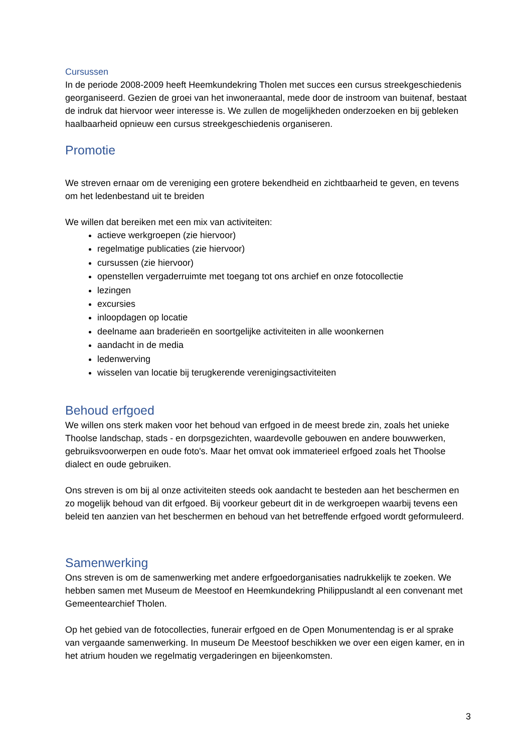Cursussen
In de periode 2008-2009 heeft Heemkundekring Tholen met succes een cursus streekgeschiedenis georganiseerd. Gezien de groei van het inwoneraantal, mede door de instroom van buitenaf, bestaat de indruk dat hiervoor weer interesse is. We zullen de mogelijkheden onderzoeken en bij gebleken haalbaarheid opnieuw een cursus streekgeschiedenis organiseren.
Promotie
We streven ernaar om de vereniging een grotere bekendheid en zichtbaarheid te geven, en tevens om het ledenbestand uit te breiden
We willen dat bereiken met een mix van activiteiten:
actieve werkgroepen (zie hiervoor)
regelmatige publicaties (zie hiervoor)
cursussen (zie hiervoor)
openstellen vergaderruimte met toegang tot ons archief en onze fotocollectie
lezingen
excursies
inloopdagen op locatie
deelname aan braderieën en soortgelijke activiteiten in alle woonkernen
aandacht in de media
ledenwerving
wisselen van locatie bij terugkerende verenigingsactiviteiten
Behoud erfgoed
We willen ons sterk maken voor het behoud van erfgoed in de meest brede zin, zoals het unieke Thoolse landschap, stads - en dorpsgezichten, waardevolle gebouwen en andere bouwwerken, gebruiksvoorwerpen en oude foto's. Maar het omvat ook immaterieel erfgoed zoals het Thoolse dialect en oude gebruiken.
Ons streven is om bij al onze activiteiten steeds ook aandacht te besteden aan het beschermen en zo mogelijk behoud van dit erfgoed. Bij voorkeur gebeurt dit in de werkgroepen waarbij tevens een beleid ten aanzien van het beschermen en behoud van het betreffende erfgoed wordt geformuleerd.
Samenwerking
Ons streven is om de samenwerking met andere erfgoedorganisaties nadrukkelijk te zoeken. We hebben samen met Museum de Meestoof en Heemkundekring Philippuslandt al een convenant met Gemeentearchief Tholen.
Op het gebied van de fotocollecties, funerair erfgoed en de Open Monumentendag is er al sprake van vergaande samenwerking. In museum De Meestoof beschikken we over een eigen kamer, en in het atrium houden we regelmatig vergaderingen en bijeenkomsten.
3